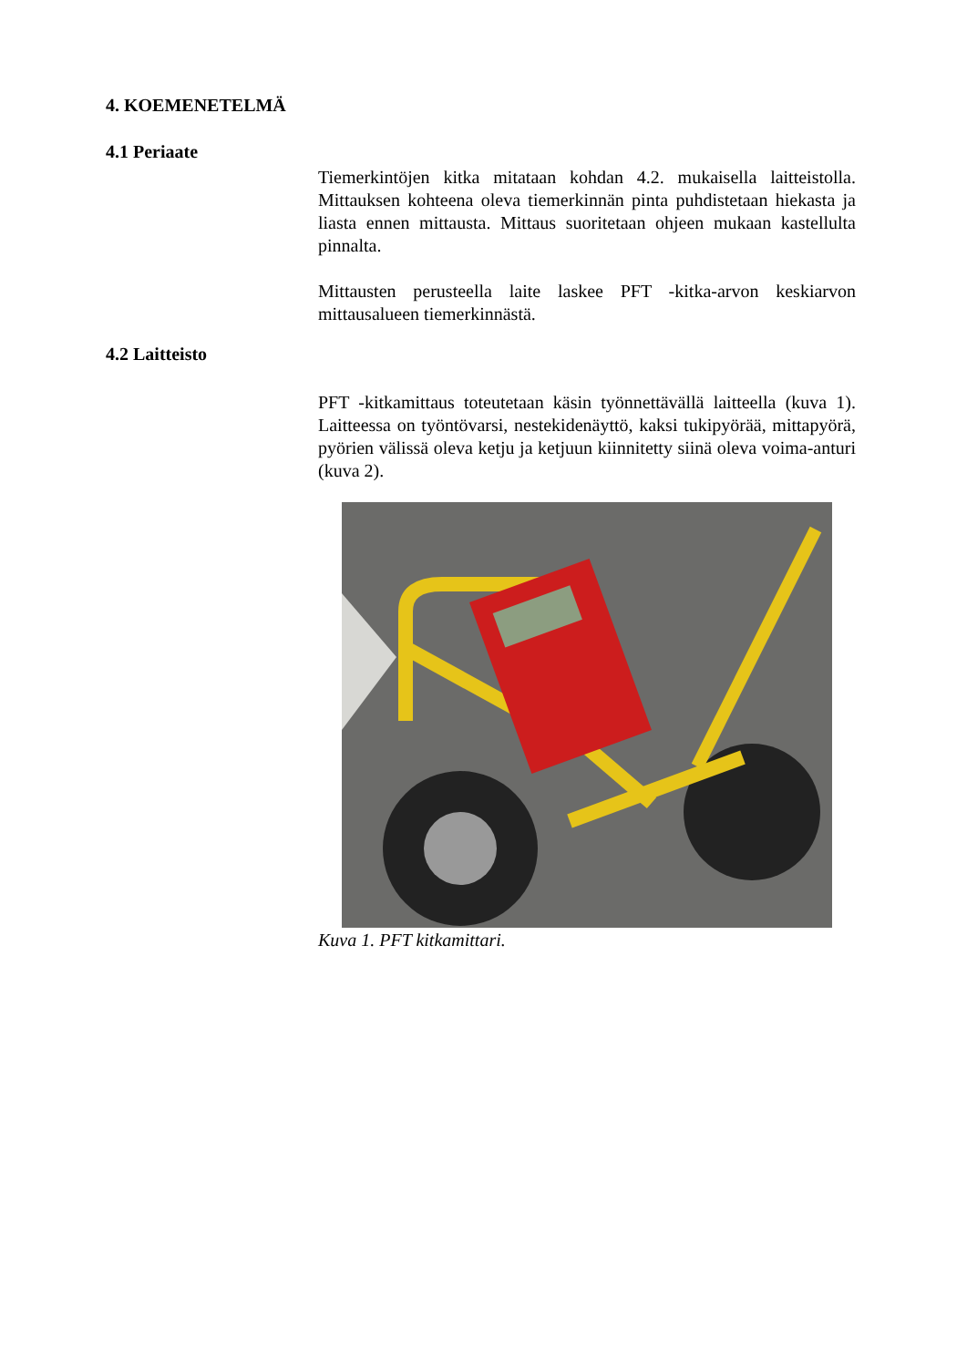4. KOEMENETELMÄ
4.1 Periaate
Tiemerkintöjen kitka mitataan kohdan 4.2. mukaisella laitteistolla. Mittauksen kohteena oleva tiemerkinnän pinta puhdistetaan hiekasta ja liasta ennen mittausta. Mittaus suoritetaan ohjeen mukaan kastellulta pinnalta.
Mittausten perusteella laite laskee PFT -kitka-arvon keskiarvon mittausalueen tiemerkinnästä.
4.2 Laitteisto
PFT -kitkamittaus toteutetaan käsin työnnettävällä laitteella (kuva 1). Laitteessa on työntövarsi, nestekidenäyttö, kaksi tukipyörää, mittapyörä, pyörien välissä oleva ketju ja ketjuun kiinnitetty siinä oleva voima-anturi (kuva 2).
Kuva 1. PFT kitkamittari.